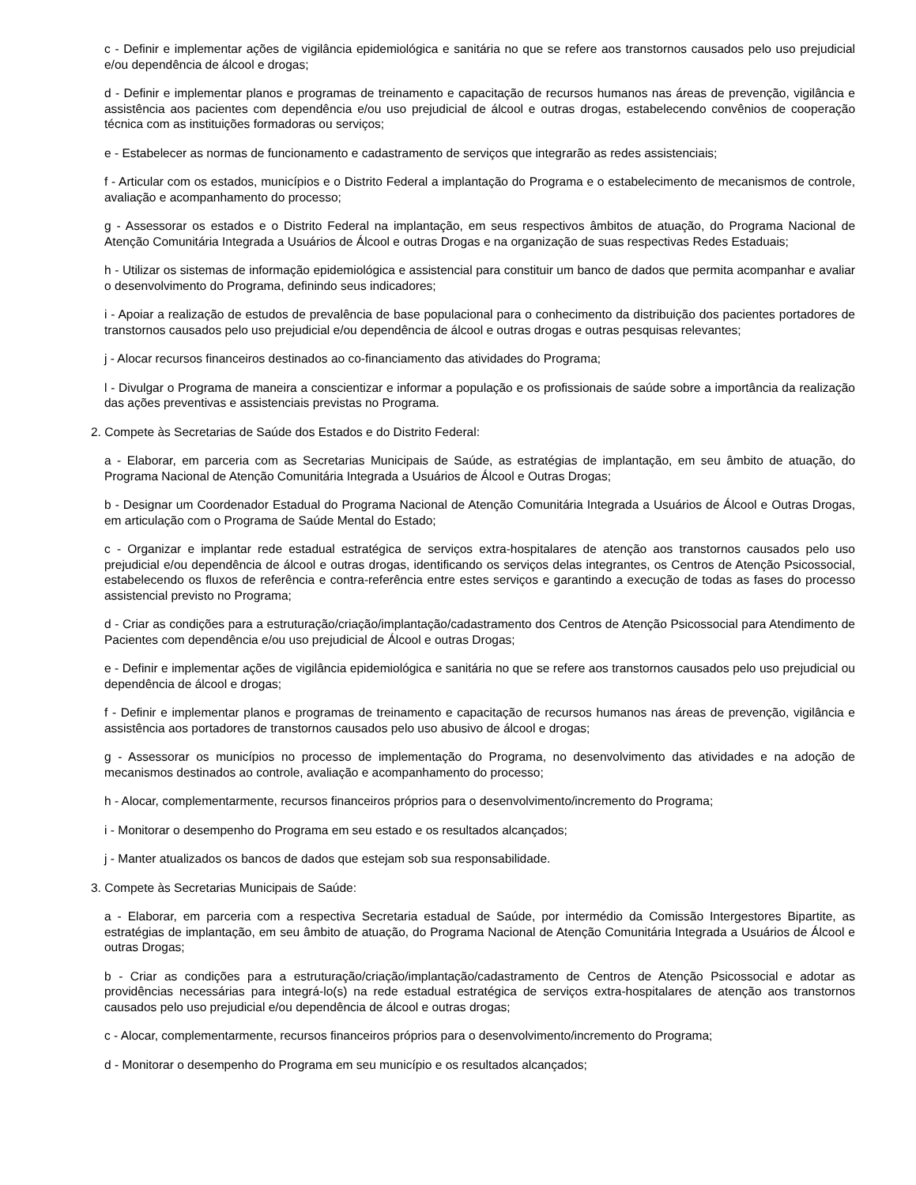c - Definir e implementar ações de vigilância epidemiológica e sanitária no que se refere aos transtornos causados pelo uso prejudicial e/ou dependência de álcool e drogas;
d - Definir e implementar planos e programas de treinamento e capacitação de recursos humanos nas áreas de prevenção, vigilância e assistência aos pacientes com dependência e/ou uso prejudicial de álcool e outras drogas, estabelecendo convênios de cooperação técnica com as instituições formadoras ou serviços;
e - Estabelecer as normas de funcionamento e cadastramento de serviços que integrarão as redes assistenciais;
f - Articular com os estados, municípios e o Distrito Federal a implantação do Programa e o estabelecimento de mecanismos de controle, avaliação e acompanhamento do processo;
g - Assessorar os estados e o Distrito Federal na implantação, em seus respectivos âmbitos de atuação, do Programa Nacional de Atenção Comunitária Integrada a Usuários de Álcool e outras Drogas e na organização de suas respectivas Redes Estaduais;
h - Utilizar os sistemas de informação epidemiológica e assistencial para constituir um banco de dados que permita acompanhar e avaliar o desenvolvimento do Programa, definindo seus indicadores;
i - Apoiar a realização de estudos de prevalência de base populacional para o conhecimento da distribuição dos pacientes portadores de transtornos causados pelo uso prejudicial e/ou dependência de álcool e outras drogas e outras pesquisas relevantes;
j - Alocar recursos financeiros destinados ao co-financiamento das atividades do Programa;
l - Divulgar o Programa de maneira a conscientizar e informar a população e os profissionais de saúde sobre a importância da realização das ações preventivas e assistenciais previstas no Programa.
2. Compete às Secretarias de Saúde dos Estados e do Distrito Federal:
a - Elaborar, em parceria com as Secretarias Municipais de Saúde, as estratégias de implantação, em seu âmbito de atuação, do Programa Nacional de Atenção Comunitária Integrada a Usuários de Álcool e Outras Drogas;
b - Designar um Coordenador Estadual do Programa Nacional de Atenção Comunitária Integrada a Usuários de Álcool e Outras Drogas, em articulação com o Programa de Saúde Mental do Estado;
c - Organizar e implantar rede estadual estratégica de serviços extra-hospitalares de atenção aos transtornos causados pelo uso prejudicial e/ou dependência de álcool e outras drogas, identificando os serviços delas integrantes, os Centros de Atenção Psicossocial, estabelecendo os fluxos de referência e contra-referência entre estes serviços e garantindo a execução de todas as fases do processo assistencial previsto no Programa;
d - Criar as condições para a estruturação/criação/implantação/cadastramento dos Centros de Atenção Psicossocial para Atendimento de Pacientes com dependência e/ou uso prejudicial de Álcool e outras Drogas;
e - Definir e implementar ações de vigilância epidemiológica e sanitária no que se refere aos transtornos causados pelo uso prejudicial ou dependência de álcool e drogas;
f - Definir e implementar planos e programas de treinamento e capacitação de recursos humanos nas áreas de prevenção, vigilância e assistência aos portadores de transtornos causados pelo uso abusivo de álcool e drogas;
g - Assessorar os municípios no processo de implementação do Programa, no desenvolvimento das atividades e na adoção de mecanismos destinados ao controle, avaliação e acompanhamento do processo;
h - Alocar, complementarmente, recursos financeiros próprios para o desenvolvimento/incremento do Programa;
i - Monitorar o desempenho do Programa em seu estado e os resultados alcançados;
j - Manter atualizados os bancos de dados que estejam sob sua responsabilidade.
3. Compete às Secretarias Municipais de Saúde:
a - Elaborar, em parceria com a respectiva Secretaria estadual de Saúde, por intermédio da Comissão Intergestores Bipartite, as estratégias de implantação, em seu âmbito de atuação, do Programa Nacional de Atenção Comunitária Integrada a Usuários de Álcool e outras Drogas;
b - Criar as condições para a estruturação/criação/implantação/cadastramento de Centros de Atenção Psicossocial e adotar as providências necessárias para integrá-lo(s) na rede estadual estratégica de serviços extra-hospitalares de atenção aos transtornos causados pelo uso prejudicial e/ou dependência de álcool e outras drogas;
c - Alocar, complementarmente, recursos financeiros próprios para o desenvolvimento/incremento do Programa;
d - Monitorar o desempenho do Programa em seu município e os resultados alcançados;